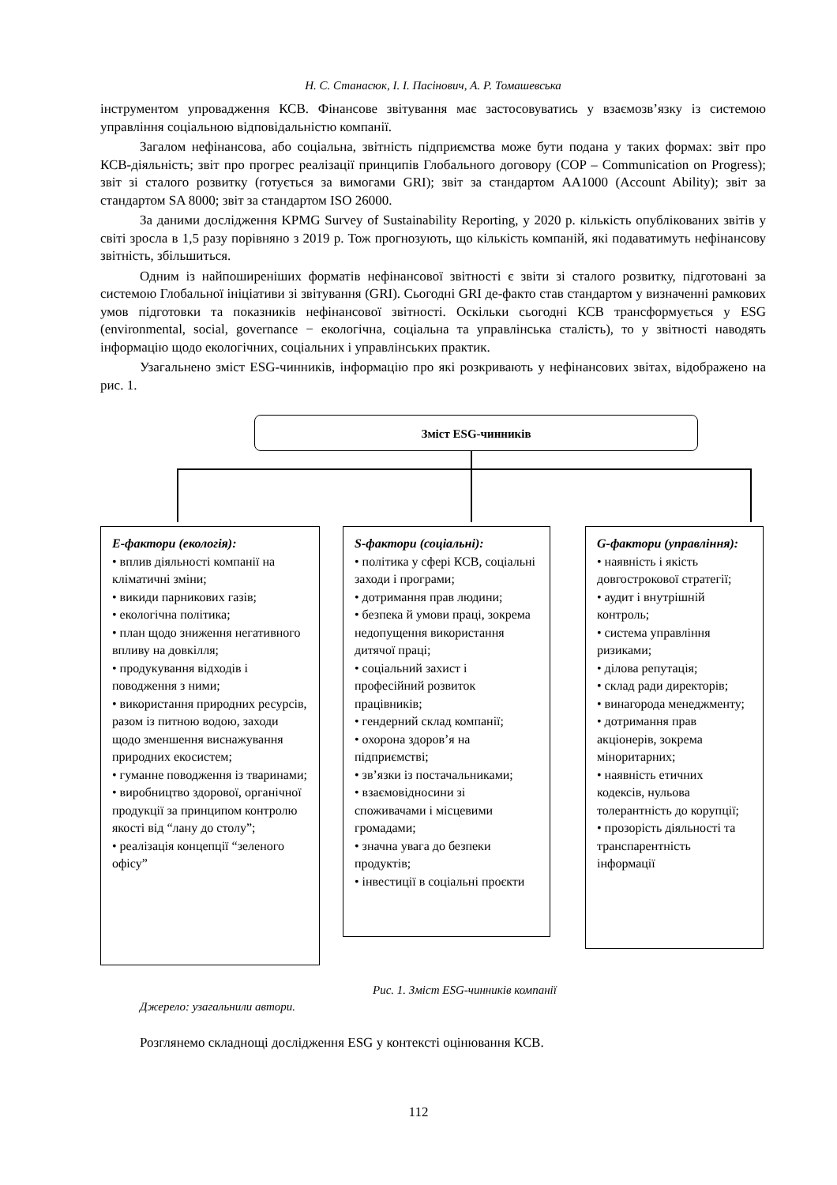Н. С. Станасюк, І. І. Пасінович, А. Р. Томашевська
інструментом упровадження КСВ. Фінансове звітування має застосовуватись у взаємозв’язку із системою управління соціальною відповідальністю компанії.
Загалом нефінансова, або соціальна, звітність підприємства може бути подана у таких формах: звіт про КСВ-діяльність; звіт про прогрес реалізації принципів Глобального договору (COP – Communication on Progress); звіт зі сталого розвитку (готується за вимогами GRI); звіт за стандартом AA1000 (Account Ability); звіт за стандартом SA 8000; звіт за стандартом ISO 26000.
За даними дослідження KPMG Survey of Sustainability Reporting, у 2020 р. кількість опублікованих звітів у світі зросла в 1,5 разу порівняно з 2019 р. Тож прогнозують, що кількість компаній, які подаватимуть нефінансову звітність, збільшиться.
Одним із найпоширеніших форматів нефінансової звітності є звіти зі сталого розвитку, підготовані за системою Глобальної ініціативи зі звітування (GRI). Сьогодні GRI де-факто став стандартом у визначенні рамкових умов підготовки та показників нефінансової звітності. Оскільки сьогодні КСВ трансформується у ESG (environmental, social, governance − екологічна, соціальна та управлінська сталість), то у звітності наводять інформацію щодо екологічних, соціальних і управлінських практик.
Узагальнено зміст ESG-чинників, інформацію про які розкривають у нефінансових звітах, відображено на рис. 1.
Зміст ESG-чинників
E-фактори (екологія):
• вплив діяльності компанії на кліматичні зміни;
• викиди парникових газів;
• екологічна політика;
• план щодо зниження негативного впливу на довкілля;
• продукування відходів і поводження з ними;
• використання природних ресурсів, разом із питною водою, заходи щодо зменшення виснажування природних екосистем;
• гуманне поводження із тваринами;
• виробництво здорової, органічної продукції за принципом контролю якості від “лану до столу”;
• реалізація концепції “зеленого офісу”
S-фактори (соціальні):
• політика у сфері КСВ, соціальні заходи і програми;
• дотримання прав людини;
• безпека й умови праці, зокрема недопущення використання дитячої праці;
• соціальний захист і професійний розвиток працівників;
• гендерний склад компанії;
• охорона здоров’я на підприємстві;
• зв’язки із постачальниками;
• взаємовідносини зі споживачами і місцевими громадами;
• значна увага до безпеки продуктів;
• інвестиції в соціальні проєкти
G-фактори (управління):
• наявність і якість довгострокової стратегії;
• аудит і внутрішній контроль;
• система управління ризиками;
• ділова репутація;
• склад ради директорів;
• винагорода менеджменту;
• дотримання прав акціонерів, зокрема міноритарних;
• наявність етичних кодексів, нульова толерантність до корупції;
• прозорість діяльності та транспарентність інформації
Рис. 1. Зміст ESG-чинників компанії
Джерело: узагальнили автори.
Розглянемо складнощі дослідження ESG у контексті оцінювання КСВ.
112